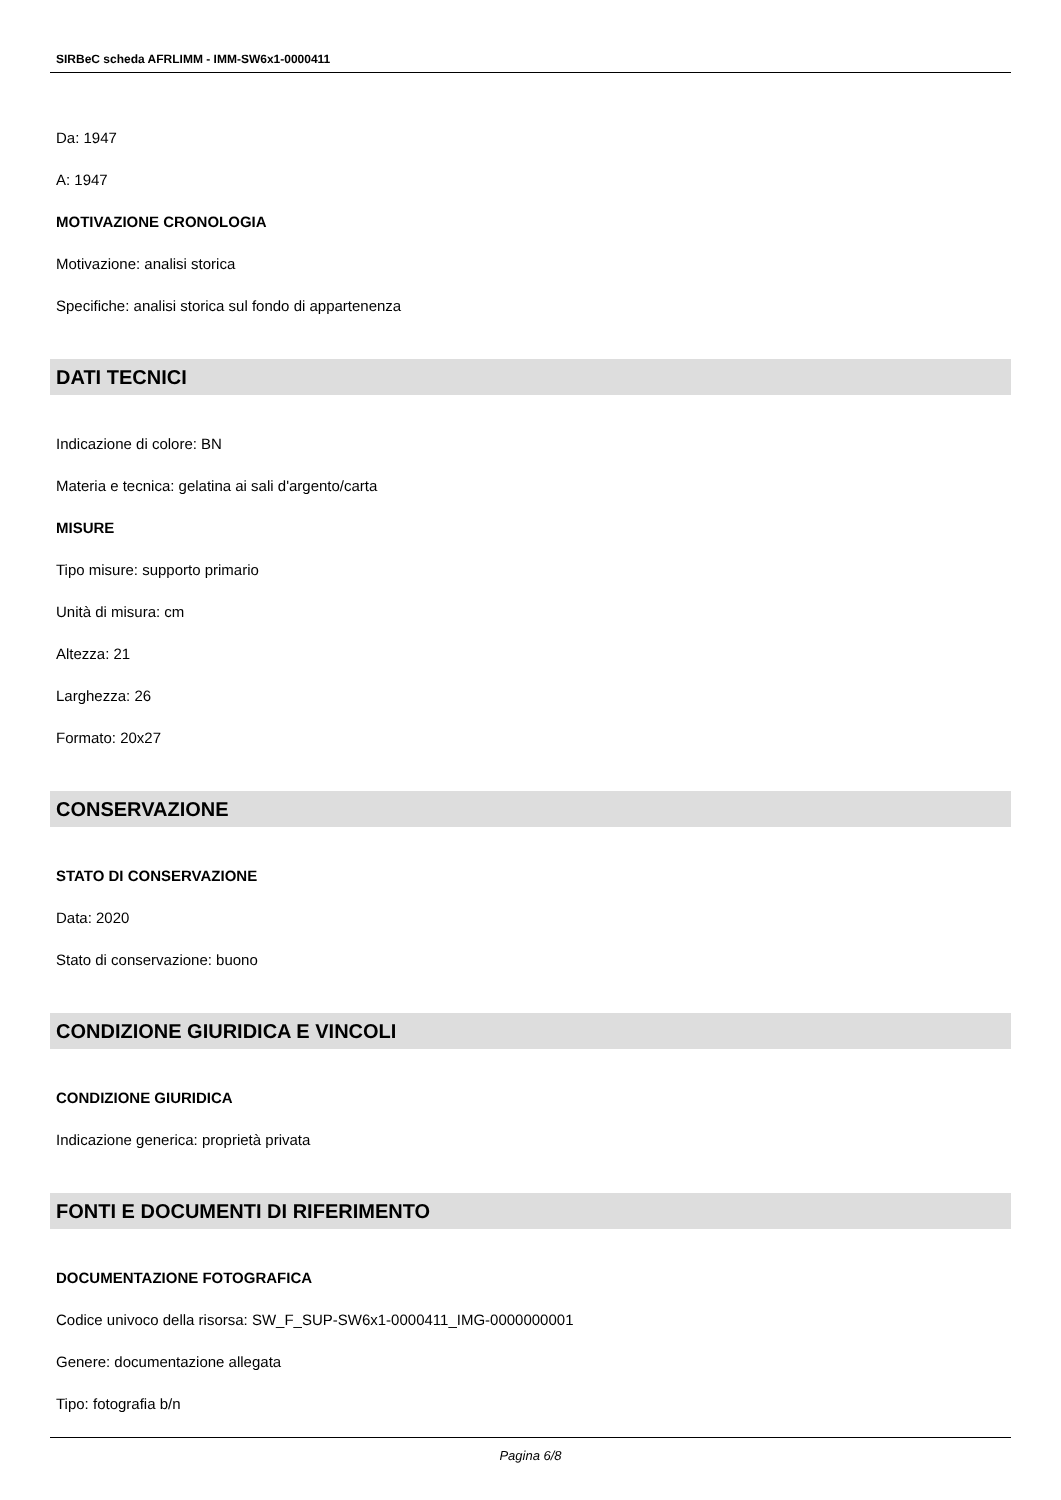SIRBeC scheda AFRLIMM - IMM-SW6x1-0000411
Da: 1947
A: 1947
MOTIVAZIONE CRONOLOGIA
Motivazione: analisi storica
Specifiche: analisi storica sul fondo di appartenenza
DATI TECNICI
Indicazione di colore: BN
Materia e tecnica: gelatina ai sali d'argento/carta
MISURE
Tipo misure: supporto primario
Unità di misura: cm
Altezza: 21
Larghezza: 26
Formato: 20x27
CONSERVAZIONE
STATO DI CONSERVAZIONE
Data: 2020
Stato di conservazione: buono
CONDIZIONE GIURIDICA E VINCOLI
CONDIZIONE GIURIDICA
Indicazione generica: proprietà privata
FONTI E DOCUMENTI DI RIFERIMENTO
DOCUMENTAZIONE FOTOGRAFICA
Codice univoco della risorsa: SW_F_SUP-SW6x1-0000411_IMG-0000000001
Genere: documentazione allegata
Tipo: fotografia b/n
Pagina 6/8